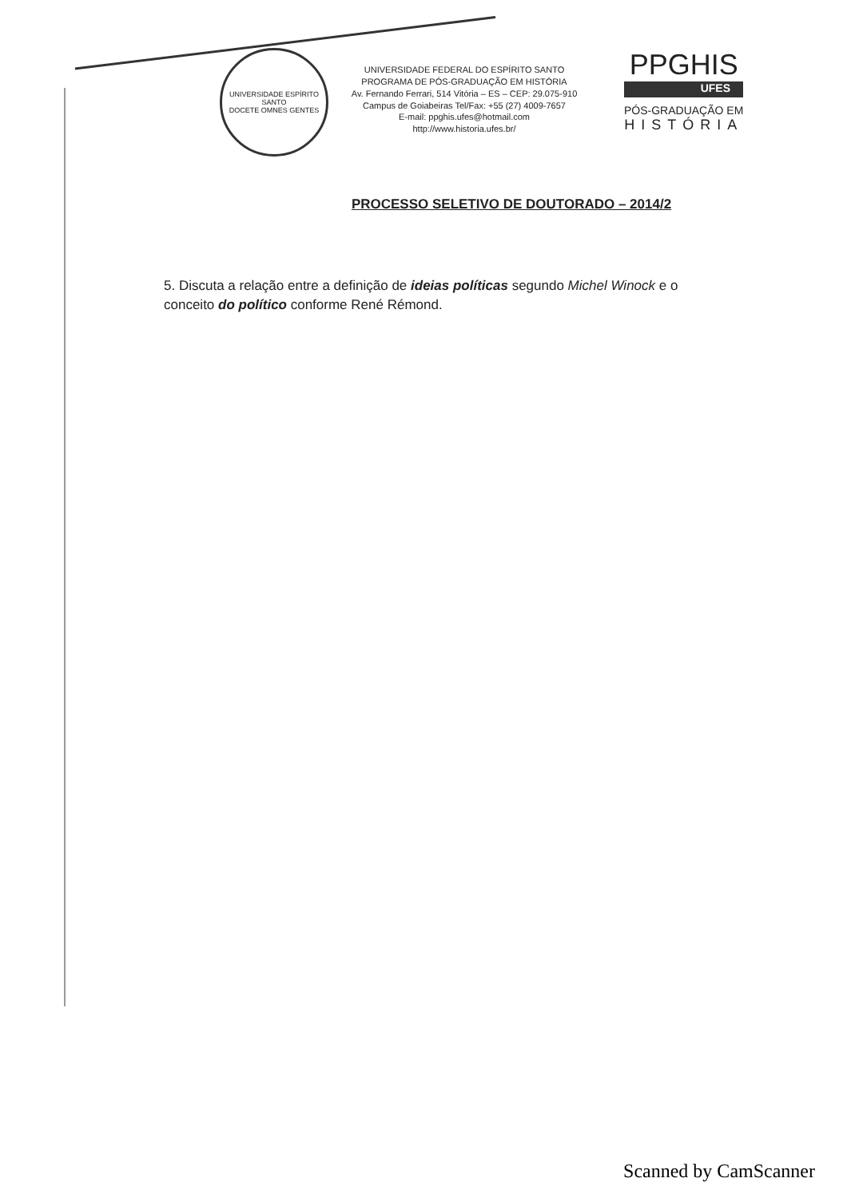UNIVERSIDADE ESPÍRITO SANTO
DOCETE OMNES GENTES
UNIVERSIDADE FEDERAL DO ESPÍRITO SANTO
PROGRAMA DE PÓS-GRADUAÇÃO EM HISTÓRIA
Av. Fernando Ferrari, 514 Vitória – ES – CEP: 29.075-910
Campus de Goiabeiras Tel/Fax: +55 (27) 4009-7657
E-mail: ppghis.ufes@hotmail.com
http://www.historia.ufes.br/
PPGHIS
UFES
PÓS-GRADUAÇÃO EM
HISTÓRIA
PROCESSO SELETIVO DE DOUTORADO – 2014/2
5. Discuta a relação entre a definição de ideias políticas segundo Michel Winock e o conceito do político conforme René Rémond.
Scanned by CamScanner